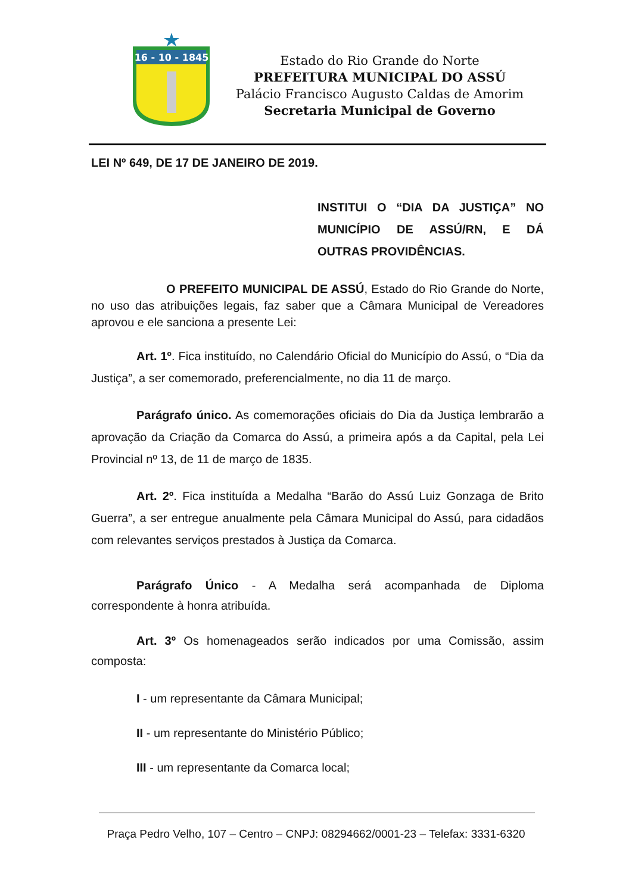16 - 10 - 1845
Estado do Rio Grande do Norte
PREFEITURA MUNICIPAL DO ASSÚ
Palácio Francisco Augusto Caldas de Amorim
Secretaria Municipal de Governo
LEI Nº 649, DE 17 DE JANEIRO DE 2019.
INSTITUI O “DIA DA JUSTIÇA” NO MUNICÍPIO DE ASSÚ/RN, E DÁ OUTRAS PROVIDÊNCIAS.
O PREFEITO MUNICIPAL DE ASSÚ, Estado do Rio Grande do Norte, no uso das atribuições legais, faz saber que a Câmara Municipal de Vereadores aprovou e ele sanciona a presente Lei:
Art. 1º. Fica instituído, no Calendário Oficial do Município do Assú, o “Dia da Justiça”, a ser comemorado, preferencialmente, no dia 11 de março.
Parágrafo único. As comemorações oficiais do Dia da Justiça lembrarão a aprovação da Criação da Comarca do Assú, a primeira após a da Capital, pela Lei Provincial nº 13, de 11 de março de 1835.
Art. 2º. Fica instituída a Medalha “Barão do Assú Luiz Gonzaga de Brito Guerra”, a ser entregue anualmente pela Câmara Municipal do Assú, para cidadãos com relevantes serviços prestados à Justiça da Comarca.
Parágrafo Único - A Medalha será acompanhada de Diploma correspondente à honra atribuída.
Art. 3º Os homenageados serão indicados por uma Comissão, assim composta:
I - um representante da Câmara Municipal;
II - um representante do Ministério Público;
III - um representante da Comarca local;
Praça Pedro Velho, 107 – Centro – CNPJ: 08294662/0001-23 – Telefax: 3331-6320